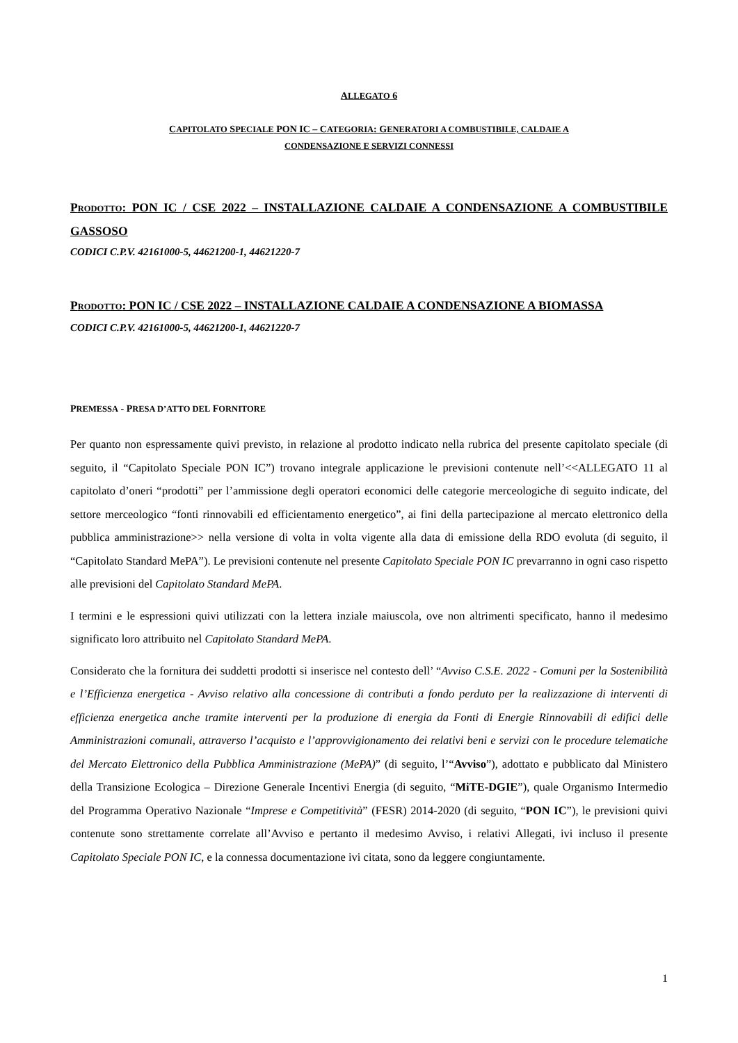ALLEGATO 6
CAPITOLATO SPECIALE PON IC – CATEGORIA: GENERATORI A COMBUSTIBILE, CALDAIE A
CONDENSAZIONE E SERVIZI CONNESSI
PRODOTTO: PON IC / CSE 2022 – INSTALLAZIONE CALDAIE A CONDENSAZIONE A COMBUSTIBILE GASSOSO
CODICI C.P.V. 42161000-5, 44621200-1, 44621220-7
PRODOTTO: PON IC / CSE 2022 – INSTALLAZIONE CALDAIE A CONDENSAZIONE A BIOMASSA
CODICI C.P.V. 42161000-5, 44621200-1, 44621220-7
PREMESSA - PRESA D’ATTO DEL FORNITORE
Per quanto non espressamente quivi previsto, in relazione al prodotto indicato nella rubrica del presente capitolato speciale (di seguito, il “Capitolato Speciale PON IC”) trovano integrale applicazione le previsioni contenute nell’<<ALLEGATO 11 al capitolato d’oneri “prodotti” per l’ammissione degli operatori economici delle categorie merceologiche di seguito indicate, del settore merceologico “fonti rinnovabili ed efficientamento energetico”, ai fini della partecipazione al mercato elettronico della pubblica amministrazione>> nella versione di volta in volta vigente alla data di emissione della RDO evoluta (di seguito, il “Capitolato Standard MePA”). Le previsioni contenute nel presente Capitolato Speciale PON IC prevarranno in ogni caso rispetto alle previsioni del Capitolato Standard MePA.
I termini e le espressioni quivi utilizzati con la lettera inziale maiuscola, ove non altrimenti specificato, hanno il medesimo significato loro attribuito nel Capitolato Standard MePA.
Considerato che la fornitura dei suddetti prodotti si inserisce nel contesto dell’ “Avviso C.S.E. 2022 - Comuni per la Sostenibilità e l’Efficienza energetica - Avviso relativo alla concessione di contributi a fondo perduto per la realizzazione di interventi di efficienza energetica anche tramite interventi per la produzione di energia da Fonti di Energie Rinnovabili di edifici delle Amministrazioni comunali, attraverso l’acquisto e l’approvvigionamento dei relativi beni e servizi con le procedure telematiche del Mercato Elettronico della Pubblica Amministrazione (MePA)” (di seguito, l’“Avviso”), adottato e pubblicato dal Ministero della Transizione Ecologica – Direzione Generale Incentivi Energia (di seguito, “MiTE-DGIE”), quale Organismo Intermedio del Programma Operativo Nazionale “Imprese e Competitività” (FESR) 2014-2020 (di seguito, “PON IC”), le previsioni quivi contenute sono strettamente correlate all’Avviso e pertanto il medesimo Avviso, i relativi Allegati, ivi incluso il presente Capitolato Speciale PON IC, e la connessa documentazione ivi citata, sono da leggere congiuntamente.
1